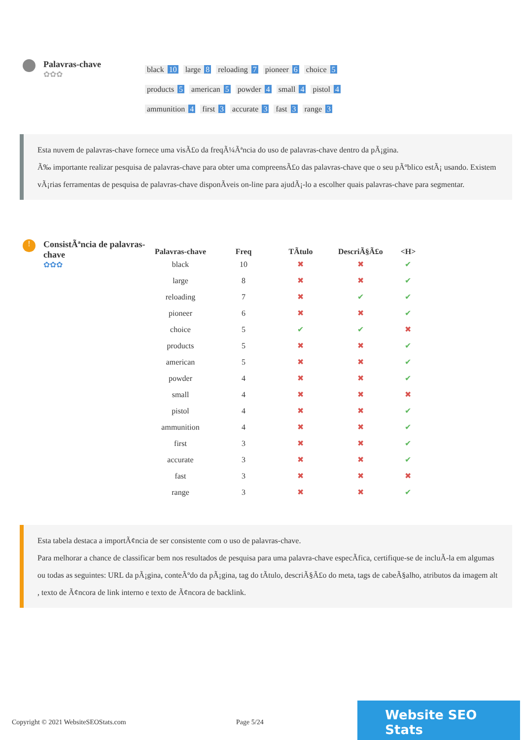Palavras-chave
✿✿✿
black 10 large 8 reloading 7 pioneer 6 choice 5 products 5 american 5 powder 4 small 4 pistol 4 ammunition 4 first 3 accurate 3 fast 3 range 3
Esta nuvem de palavras-chave fornece uma visÃ£o da freqÃ¼Ãªncia do uso de palavras-chave dentro da pÃ¡gina.
Ã‰ importante realizar pesquisa de palavras-chave para obter uma compreensÃ£o das palavras-chave que o seu pÃºblico estÃ¡ usando. Existem vÃ¡rias ferramentas de pesquisa de palavras-chave disponÃveis on-line para ajudÃ¡-lo a escolher quais palavras-chave para segmentar.
!
ConsistÃªncia de palavras-chave
✿✿✿
| Palavras-chave | Freq | TÃtulo | DescriÃ§Ã£o | <H> |
| --- | --- | --- | --- | --- |
| black | 10 | ✖ | ✖ | ✔ |
| large | 8 | ✖ | ✖ | ✔ |
| reloading | 7 | ✖ | ✔ | ✔ |
| pioneer | 6 | ✖ | ✖ | ✔ |
| choice | 5 | ✔ | ✔ | ✖ |
| products | 5 | ✖ | ✖ | ✔ |
| american | 5 | ✖ | ✖ | ✔ |
| powder | 4 | ✖ | ✖ | ✔ |
| small | 4 | ✖ | ✖ | ✖ |
| pistol | 4 | ✖ | ✖ | ✔ |
| ammunition | 4 | ✖ | ✖ | ✔ |
| first | 3 | ✖ | ✖ | ✔ |
| accurate | 3 | ✖ | ✖ | ✔ |
| fast | 3 | ✖ | ✖ | ✖ |
| range | 3 | ✖ | ✖ | ✔ |
Esta tabela destaca a importÃ¢ncia de ser consistente com o uso de palavras-chave.
Para melhorar a chance de classificar bem nos resultados de pesquisa para uma palavra-chave especÃfica, certifique-se de incluÃ-la em algumas ou todas as seguintes: URL da pÃ¡gina, conteÃºdo da pÃ¡gina, tag do tÃtulo, descriÃ§Ã£o do meta, tags de cabeÃ§alho, atributos da imagem alt , texto de Ã¢ncora de link interno e texto de Ã¢ncora de backlink.
Copyright © 2021 WebsiteSEOStats.com Page 5/24 Website SEO Stats